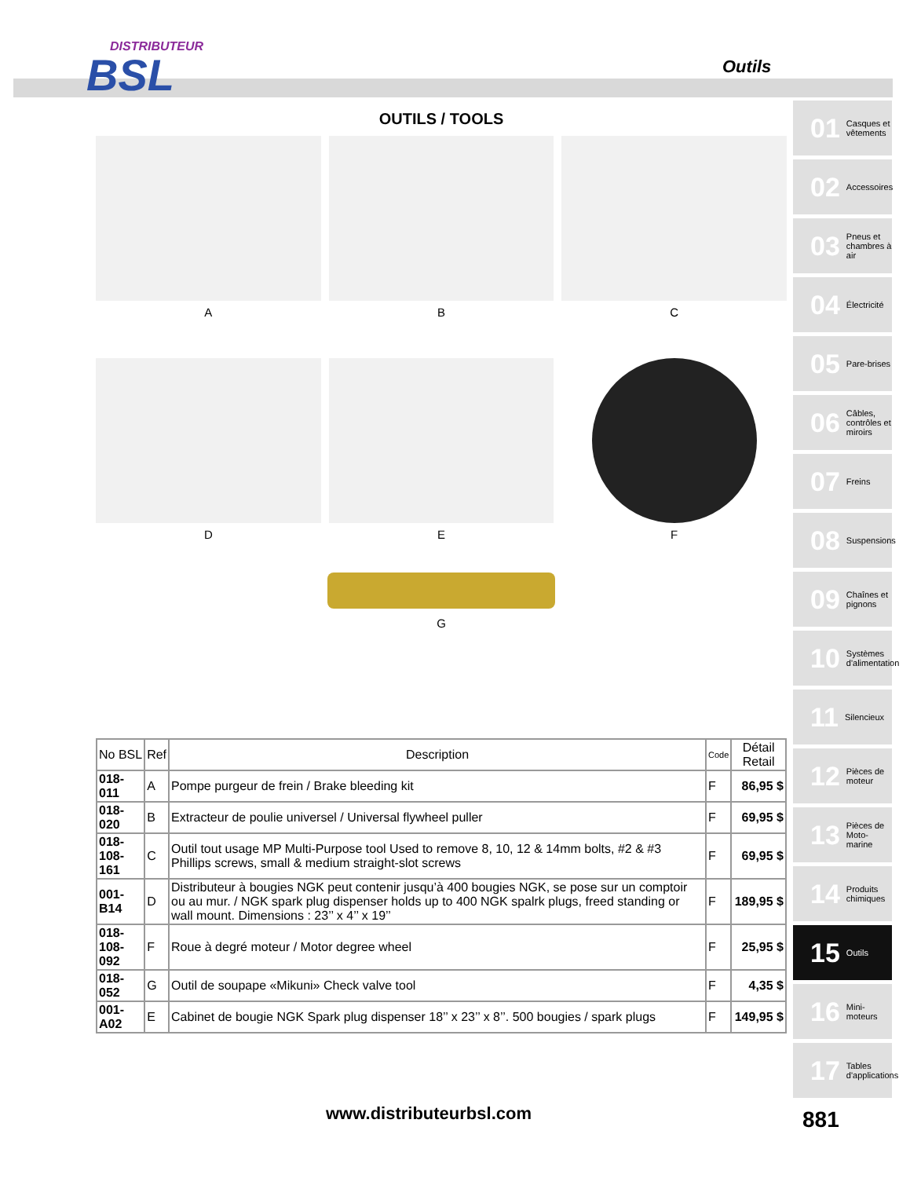DISTRIBUTEUR
BSL
Outils
OUTILS / TOOLS
A
B
C
D
E
F
G
| No BSL | Ref | Description | Code | Détail Retail |
| --- | --- | --- | --- | --- |
| 018-011 | A | Pompe purgeur de frein / Brake bleeding kit | F | 86,95 $ |
| 018-020 | B | Extracteur de poulie universel / Universal flywheel puller | F | 69,95 $ |
| 018-108-161 | C | Outil tout usage MP Multi-Purpose tool Used to remove 8, 10, 12 & 14mm bolts, #2 & #3 Phillips screws, small & medium straight-slot screws | F | 69,95 $ |
| 001-B14 | D | Distributeur à bougies NGK peut contenir jusqu’à 400 bougies NGK, se pose sur un comptoir ou au mur. / NGK spark plug dispenser holds up to 400 NGK spalrk plugs, freed standing or wall mount. Dimensions : 23’’ x 4’’ x 19’’ | F | 189,95 $ |
| 018-108-092 | F | Roue à degré moteur / Motor degree wheel | F | 25,95 $ |
| 018-052 | G | Outil de soupape «Mikuni» Check valve tool | F | 4,35 $ |
| 001-A02 | E | Cabinet de bougie NGK Spark plug dispenser 18’’ x 23’’ x 8’’. 500 bougies / spark plugs | F | 149,95 $ |
01 Casques et vêtements
02 Accessoires
03 Pneus et chambres à air
04 Électricité
05 Pare-brises
06 Câbles, contrôles et miroirs
07 Freins
08 Suspensions
09 Chaînes et pignons
10 Systèmes d'alimentation
11 Silencieux
12 Pièces de moteur
13 Pièces de Moto-marine
14 Produits chimiques
15 Outils
16 Mini-moteurs
17 Tables d'applications
www.distributeurbsl.com 881